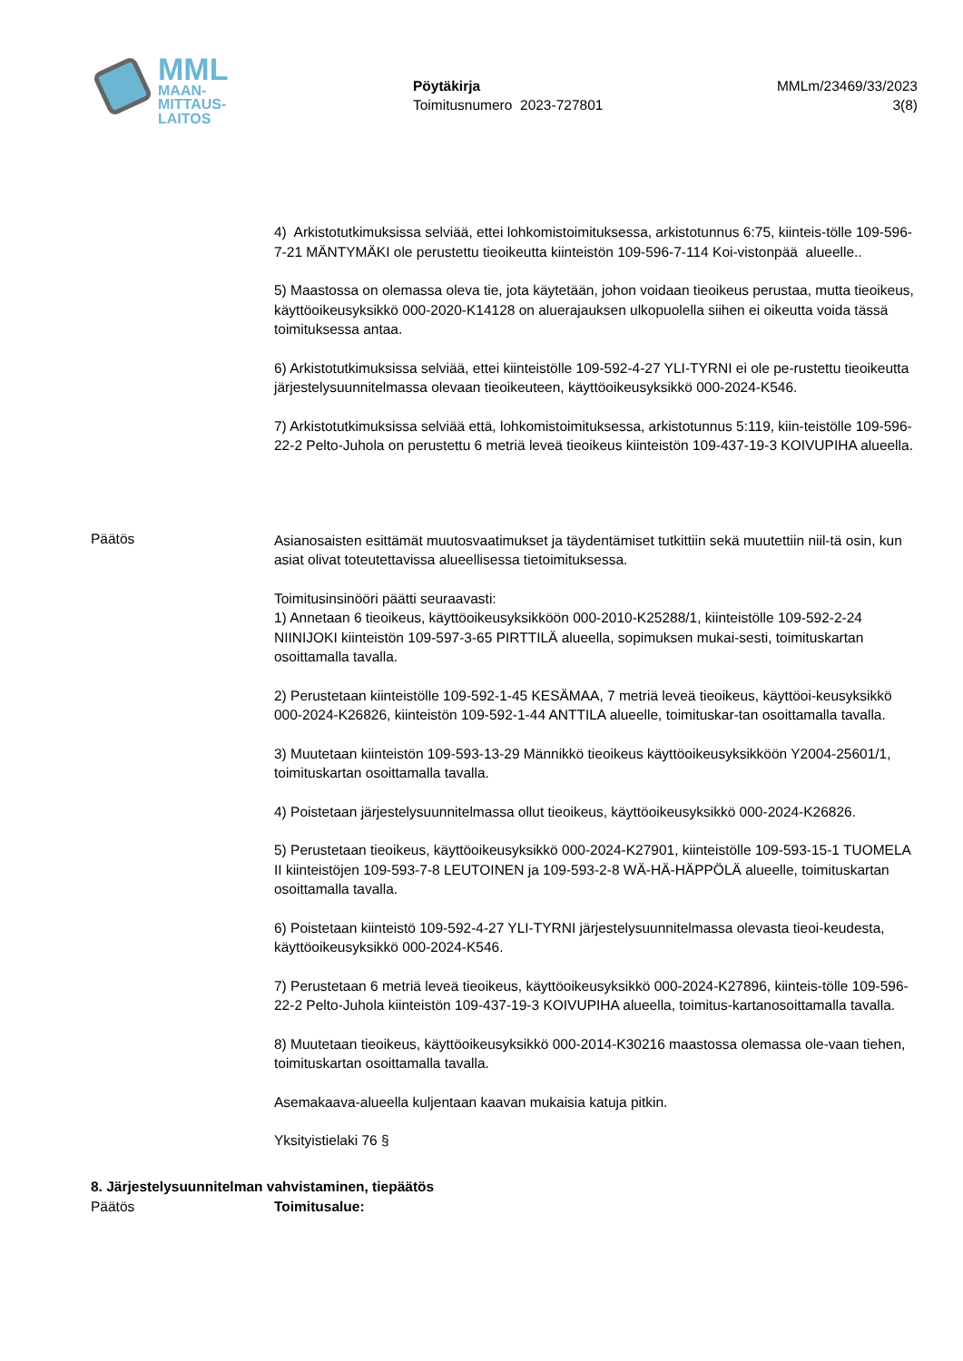MML
MAAN-
MITTAUS-
LAITOS
Pöytäkirja
Toimitusnumero 2023-727801
MMLm/23469/33/2023
3(8)
4) Arkistotutkimuksissa selviää, ettei lohkomistoimituksessa, arkistotunnus 6:75, kiinteis-tölle 109-596-7-21 MÄNTYMÄKI ole perustettu tieoikeutta kiinteistön 109-596-7-114 Koi-vistonpää alueelle..
5) Maastossa on olemassa oleva tie, jota käytetään, johon voidaan tieoikeus perustaa, mutta tieoikeus, käyttöoikeusyksikkö 000-2020-K14128 on aluerajauksen ulkopuolella siihen ei oikeutta voida tässä toimituksessa antaa.
6) Arkistotutkimuksissa selviää, ettei kiinteistölle 109-592-4-27 YLI-TYRNI ei ole pe-rustettu tieoikeutta järjestelysuunnitelmassa olevaan tieoikeuteen, käyttöoikeusyksikkö 000-2024-K546.
7) Arkistotutkimuksissa selviää että, lohkomistoimituksessa, arkistotunnus 5:119, kiin-teistölle 109-596-22-2 Pelto-Juhola on perustettu 6 metriä leveä tieoikeus kiinteistön 109-437-19-3 KOIVUPIHA alueella.
Päätös
Asianosaisten esittämät muutosvaatimukset ja täydentämiset tutkittiin sekä muutettiin niil-tä osin, kun asiat olivat toteutettavissa alueellisessa tietoimituksessa.
Toimitusinsinööri päätti seuraavasti:
1) Annetaan 6 tieoikeus, käyttöoikeusyksikköön 000-2010-K25288/1, kiinteistölle 109-592-2-24 NIINIJOKI kiinteistön 109-597-3-65 PIRTTILÄ alueella, sopimuksen mukai-sesti, toimituskartan osoittamalla tavalla.
2) Perustetaan kiinteistölle 109-592-1-45 KESÄMAA, 7 metriä leveä tieoikeus, käyttöoi-keusyksikkö 000-2024-K26826, kiinteistön 109-592-1-44 ANTTILA alueelle, toimituskar-tan osoittamalla tavalla.
3) Muutetaan kiinteistön 109-593-13-29 Männikkö tieoikeus käyttöoikeusyksikköön Y2004-25601/1, toimituskartan osoittamalla tavalla.
4) Poistetaan järjestelysuunnitelmassa ollut tieoikeus, käyttöoikeusyksikkö 000-2024-K26826.
5) Perustetaan tieoikeus, käyttöoikeusyksikkö 000-2024-K27901, kiinteistölle 109-593-15-1 TUOMELA II kiinteistöjen 109-593-7-8 LEUTOINEN ja 109-593-2-8 WÄ-HÄ-HÄPPÖLÄ alueelle, toimituskartan osoittamalla tavalla.
6) Poistetaan kiinteistö 109-592-4-27 YLI-TYRNI järjestelysuunnitelmassa olevasta tieoi-keudesta, käyttöoikeusyksikkö 000-2024-K546.
7) Perustetaan 6 metriä leveä tieoikeus, käyttöoikeusyksikkö 000-2024-K27896, kiinteis-tölle 109-596-22-2 Pelto-Juhola kiinteistön 109-437-19-3 KOIVUPIHA alueella, toimitus-kartanosoittamalla tavalla.
8) Muutetaan tieoikeus, käyttöoikeusyksikkö 000-2014-K30216 maastossa olemassa ole-vaan tiehen, toimituskartan osoittamalla tavalla.
Asemakaava-alueella kuljentaan kaavan mukaisia katuja pitkin.
Yksityistielaki 76 §
8. Järjestelysuunnitelman vahvistaminen, tiepäätös
Päätös Toimitusalue: